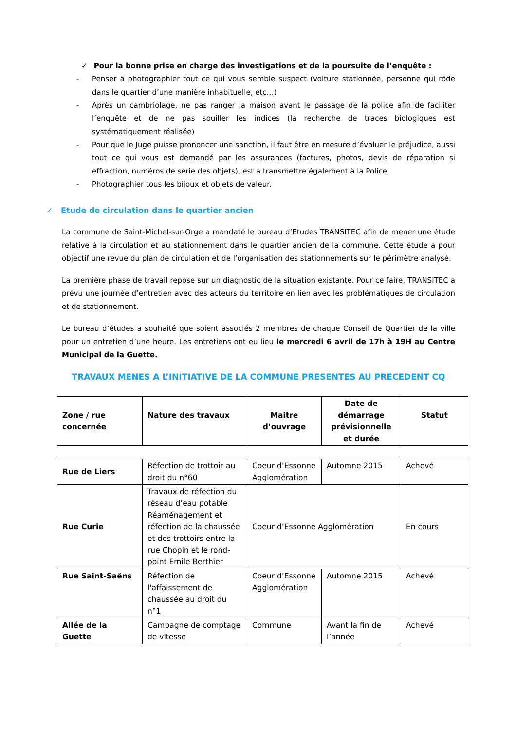✓ Pour la bonne prise en charge des investigations et de la poursuite de l’enquête :
- Penser à photographier tout ce qui vous semble suspect (voiture stationnée, personne qui rôde dans le quartier d’une manière inhabituelle, etc…)
- Après un cambriolage, ne pas ranger la maison avant le passage de la police afin de faciliter l’enquête et de ne pas souiller les indices (la recherche de traces biologiques est systématiquement réalisée)
- Pour que le Juge puisse prononcer une sanction, il faut être en mesure d’évaluer le préjudice, aussi tout ce qui vous est demandé par les assurances (factures, photos, devis de réparation si effraction, numéros de série des objets), est à transmettre également à la Police.
- Photographier tous les bijoux et objets de valeur.
✓ Etude de circulation dans le quartier ancien
La commune de Saint-Michel-sur-Orge a mandaté le bureau d’Etudes TRANSITEC afin de mener une étude relative à la circulation et au stationnement dans le quartier ancien de la commune. Cette étude a pour objectif une revue du plan de circulation et de l’organisation des stationnements sur le périmètre analysé.
La première phase de travail repose sur un diagnostic de la situation existante. Pour ce faire, TRANSITEC a prévu une journée d’entretien avec des acteurs du territoire en lien avec les problématiques de circulation et de stationnement.
Le bureau d’études a souhaité que soient associés 2 membres de chaque Conseil de Quartier de la ville pour un entretien d’une heure. Les entretiens ont eu lieu le mercredi 6 avril de 17h à 19H au Centre Municipal de la Guette.
TRAVAUX MENES A L’INITIATIVE DE LA COMMUNE PRESENTES AU PRECEDENT CQ
| Zone / rue concernée | Nature des travaux | Maitre d’ouvrage | Date de démarrage prévisionnelle et durée | Statut |
| --- | --- | --- | --- | --- |
| Rue de Liers | Réfection de trottoir au droit du n°60 | Coeur d’Essonne Agglomération | Automne 2015 | Achevé |
| Rue Curie | Travaux de réfection du réseau d’eau potable Réaménagement et réfection de la chaussée et des trottoirs entre la rue Chopin et le rond-point Emile Berthier | Coeur d’Essonne Agglomération | | En cours |
| Rue Saint-Saëns | Réfection de l'affaissement de chaussée au droit du n°1 | Coeur d’Essonne Agglomération | Automne 2015 | Achevé |
| Allée de la Guette | Campagne de comptage de vitesse | Commune | Avant la fin de l’année | Achevé |